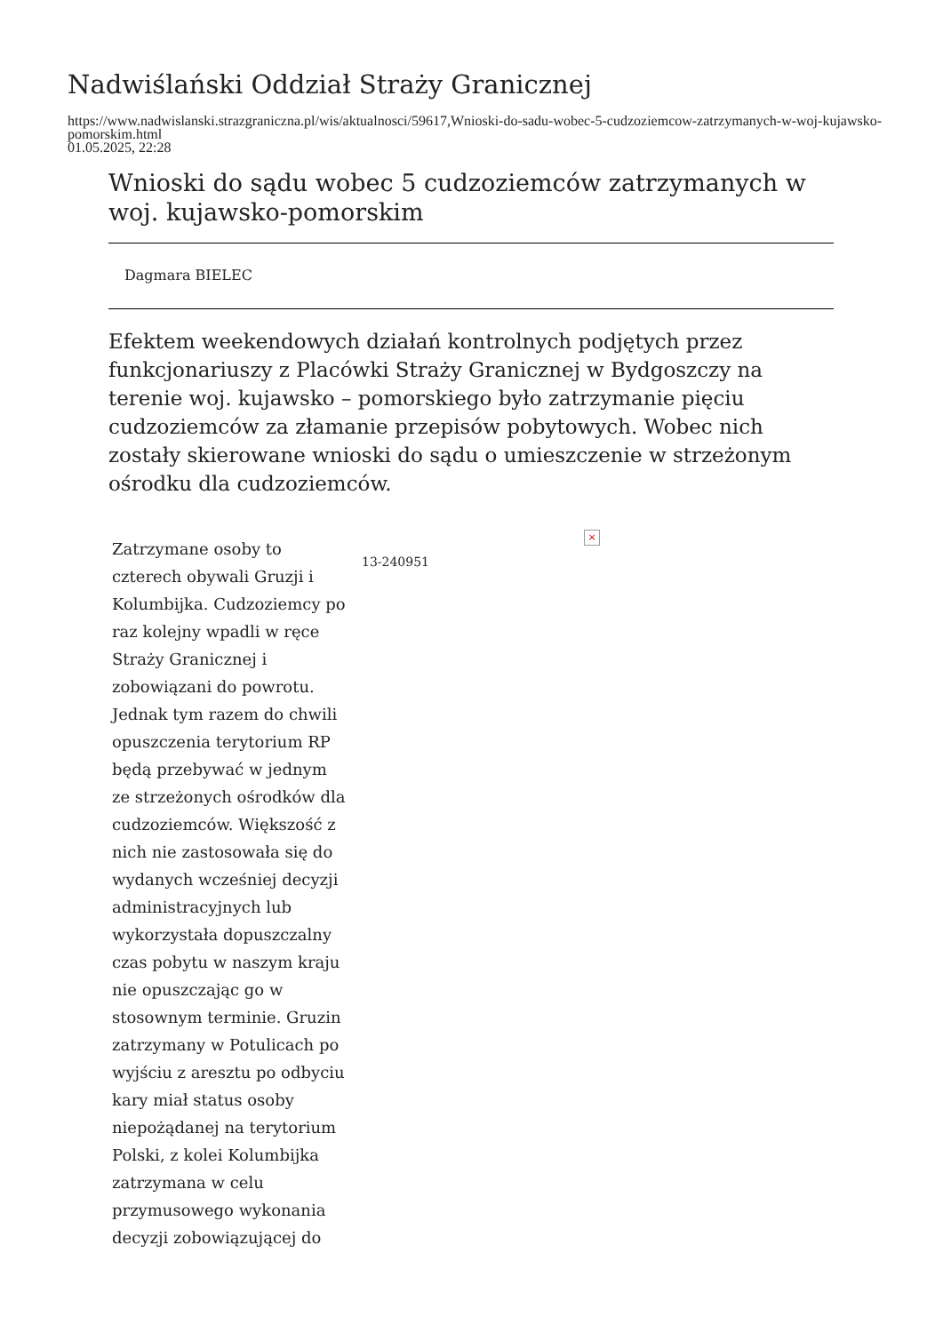Nadwiślański Oddział Straży Granicznej
https://www.nadwislanski.strazgraniczna.pl/wis/aktualnosci/59617,Wnioski-do-sadu-wobec-5-cudzoziemcow-zatrzymanych-w-woj-kujawsko-pomorskim.html
01.05.2025, 22:28
Wnioski do sądu wobec 5 cudzoziemców zatrzymanych w woj. kujawsko-pomorskim
Dagmara BIELEC
Efektem weekendowych działań kontrolnych podjętych przez funkcjonariuszy z Placówki Straży Granicznej w Bydgoszczy na terenie woj. kujawsko – pomorskiego było zatrzymanie pięciu cudzoziemców za złamanie przepisów pobytowych. Wobec nich zostały skierowane wnioski do sądu o umieszczenie w strzeżonym ośrodku dla cudzoziemców.
Zatrzymane osoby to czterech obywali Gruzji i Kolumbijka. Cudzoziemcy po raz kolejny wpadli w ręce Straży Granicznej i zobowiązani do powrotu. Jednak tym razem do chwili opuszczenia terytorium RP będą przebywać w jednym ze strzeżonych ośrodków dla cudzoziemców. Większość z nich nie zastosowała się do wydanych wcześniej decyzji administracyjnych lub wykorzystała dopuszczalny czas pobytu w naszym kraju nie opuszczając go w stosownym terminie. Gruzin zatrzymany w Potulicach po wyjściu z aresztu po odbyciu kary miał status osoby niepożądanej na terytorium Polski, z kolei Kolumbijka zatrzymana w celu przymusowego wykonania decyzji zobowiązującej do
13-240951
×